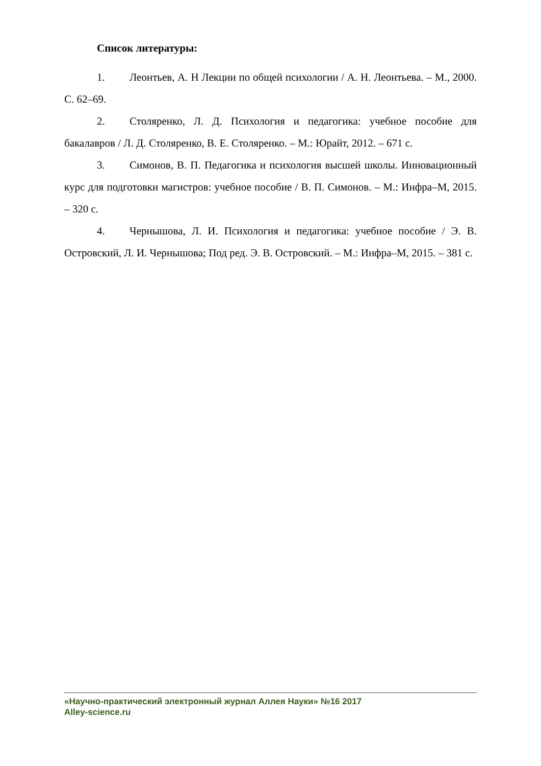Список литературы:
1. Леонтьев, А. Н Лекции по общей психологии / А. Н. Леонтьева. – М., 2000. С. 62–69.
2. Столяренко, Л. Д. Психология и педагогика: учебное пособие для бакалавров / Л. Д. Столяренко, В. Е. Столяренко. – М.: Юрайт, 2012. – 671 с.
3. Симонов, В. П. Педагогика и психология высшей школы. Инновационный курс для подготовки магистров: учебное пособие / В. П. Симонов. – М.: Инфра–М, 2015. – 320 с.
4. Чернышова, Л. И. Психология и педагогика: учебное пособие / Э. В. Островский, Л. И. Чернышова; Под ред. Э. В. Островский. – М.: Инфра–М, 2015. – 381 с.
«Научно-практический электронный журнал Аллея Науки» №16 2017
Alley-science.ru